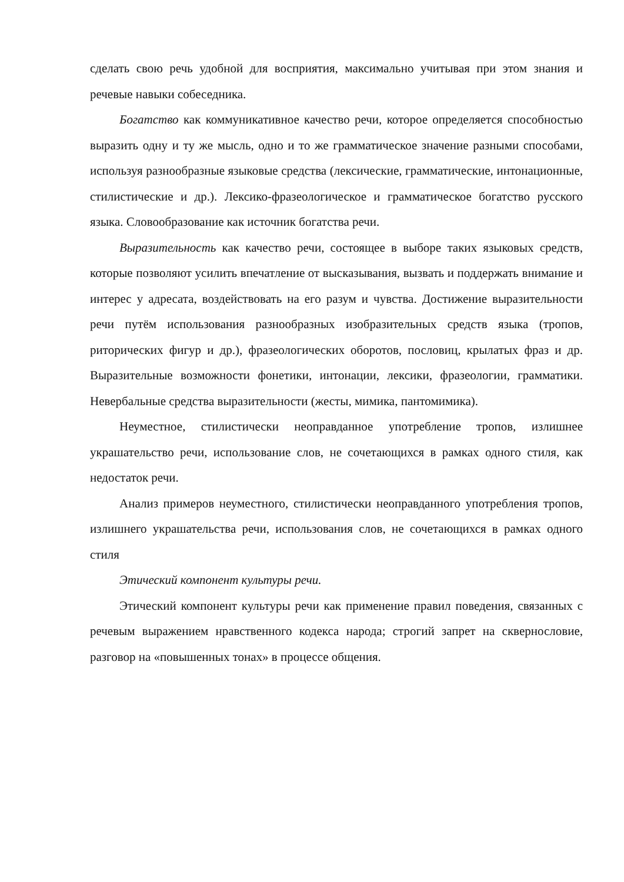сделать свою речь удобной для восприятия, максимально учитывая при этом знания и речевые навыки собеседника.
Богатство как коммуникативное качество речи, которое определяется способностью выразить одну и ту же мысль, одно и то же грамматическое значение разными способами, используя разнообразные языковые средства (лексические, грамматические, интонационные, стилистические и др.). Лексико-фразеологическое и грамматическое богатство русского языка. Словообразование как источник богатства речи.
Выразительность как качество речи, состоящее в выборе таких языковых средств, которые позволяют усилить впечатление от высказывания, вызвать и поддержать внимание и интерес у адресата, воздействовать на его разум и чувства. Достижение выразительности речи путём использования разнообразных изобразительных средств языка (тропов, риторических фигур и др.), фразеологических оборотов, пословиц, крылатых фраз и др. Выразительные возможности фонетики, интонации, лексики, фразеологии, грамматики. Невербальные средства выразительности (жесты, мимика, пантомимика).
Неуместное, стилистически неоправданное употребление тропов, излишнее украшательство речи, использование слов, не сочетающихся в рамках одного стиля, как недостаток речи.
Анализ примеров неуместного, стилистически неоправданного употребления тропов, излишнего украшательства речи, использования слов, не сочетающихся в рамках одного стиля
Этический компонент культуры речи.
Этический компонент культуры речи как применение правил поведения, связанных с речевым выражением нравственного кодекса народа; строгий запрет на сквернословие, разговор на «повышенных тонах» в процессе общения.